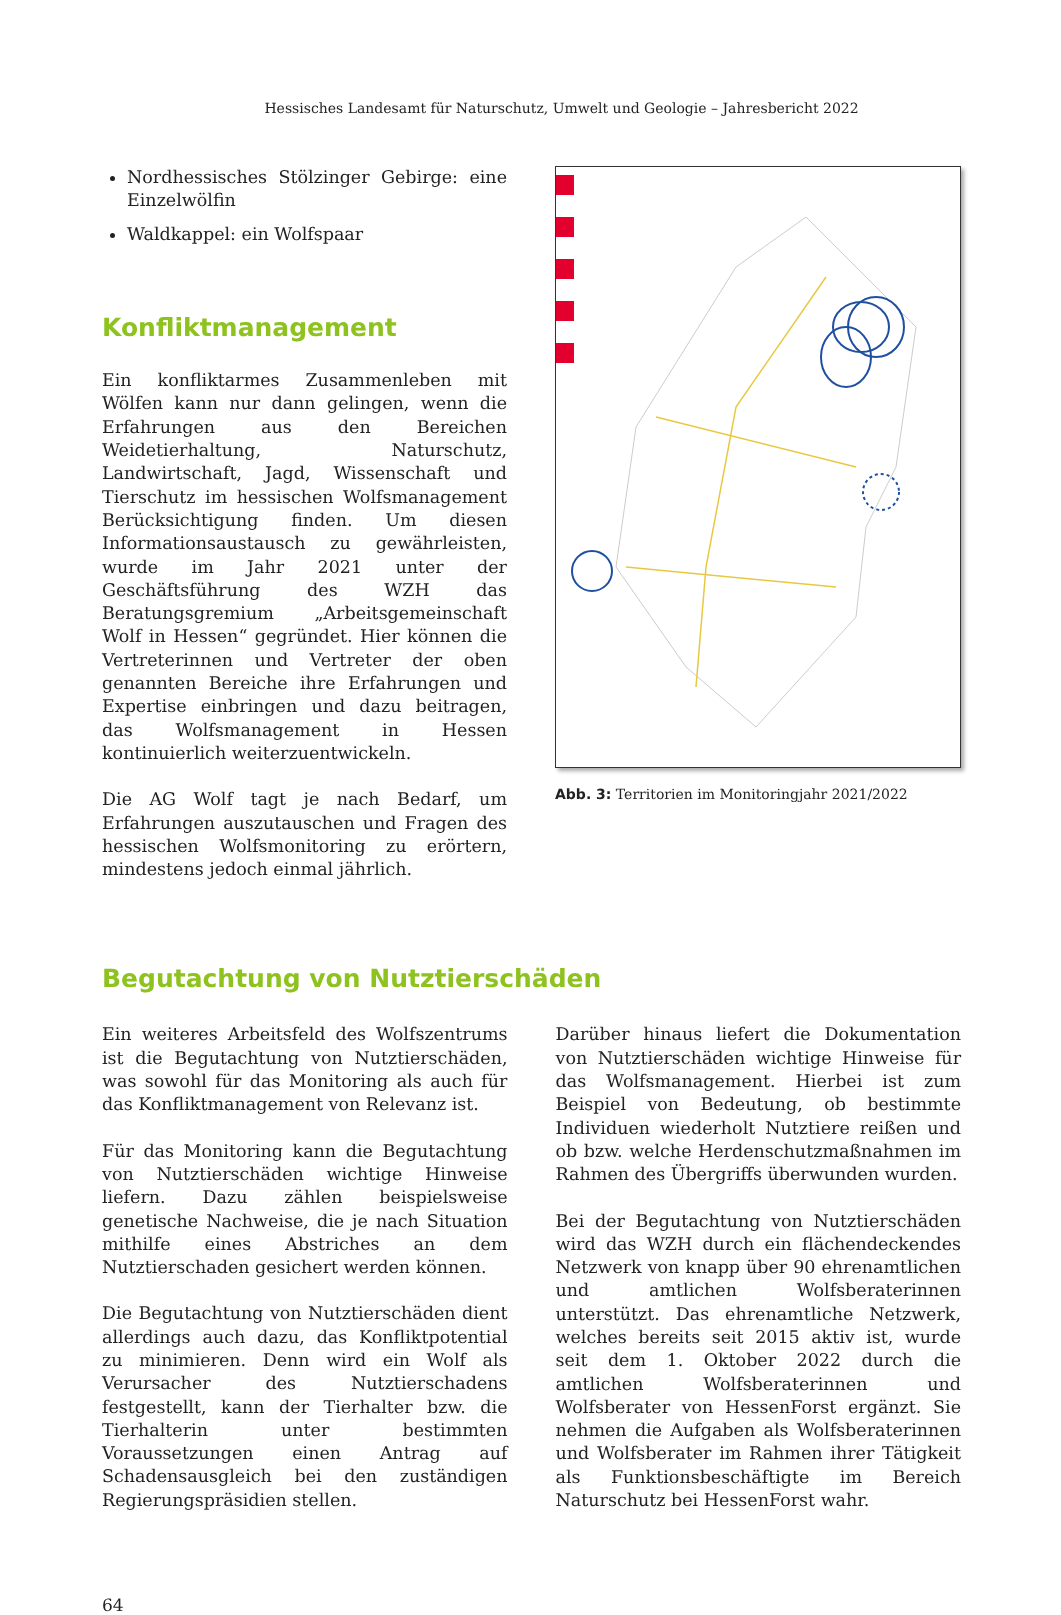Hessisches Landesamt für Naturschutz, Umwelt und Geologie – Jahresbericht 2022
Nordhessisches Stölzinger Gebirge: eine Einzelwölfin
Waldkappel: ein Wolfspaar
Konfliktmanagement
Ein konfliktarmes Zusammenleben mit Wölfen kann nur dann gelingen, wenn die Erfahrungen aus den Bereichen Weidetierhaltung, Naturschutz, Landwirtschaft, Jagd, Wissenschaft und Tierschutz im hessischen Wolfsmanagement Berücksichtigung finden. Um diesen Informationsaustausch zu gewährleisten, wurde im Jahr 2021 unter der Geschäftsführung des WZH das Beratungsgremium „Arbeitsgemeinschaft Wolf in Hessen“ gegründet. Hier können die Vertreterinnen und Vertreter der oben genannten Bereiche ihre Erfahrungen und Expertise einbringen und dazu beitragen, das Wolfsmanagement in Hessen kontinuierlich weiterzuentwickeln.
Die AG Wolf tagt je nach Bedarf, um Erfahrungen auszutauschen und Fragen des hessischen Wolfsmonitoring zu erörtern, mindestens jedoch einmal jährlich.
Abb. 3: Territorien im Monitoringjahr 2021/2022
Begutachtung von Nutztierschäden
Ein weiteres Arbeitsfeld des Wolfszentrums ist die Begutachtung von Nutztierschäden, was sowohl für das Monitoring als auch für das Konfliktmanagement von Relevanz ist.
Für das Monitoring kann die Begutachtung von Nutztierschäden wichtige Hinweise liefern. Dazu zählen beispielsweise genetische Nachweise, die je nach Situation mithilfe eines Abstriches an dem Nutztierschaden gesichert werden können.
Die Begutachtung von Nutztierschäden dient allerdings auch dazu, das Konfliktpotential zu minimieren. Denn wird ein Wolf als Verursacher des Nutztierschadens festgestellt, kann der Tierhalter bzw. die Tierhalterin unter bestimmten Voraussetzungen einen Antrag auf Schadensausgleich bei den zuständigen Regierungspräsidien stellen.
Darüber hinaus liefert die Dokumentation von Nutztierschäden wichtige Hinweise für das Wolfsmanagement. Hierbei ist zum Beispiel von Bedeutung, ob bestimmte Individuen wiederholt Nutztiere reißen und ob bzw. welche Herdenschutzmaßnahmen im Rahmen des Übergriffs überwunden wurden.
Bei der Begutachtung von Nutztierschäden wird das WZH durch ein flächendeckendes Netzwerk von knapp über 90 ehrenamtlichen und amtlichen Wolfsberaterinnen unterstützt. Das ehrenamtliche Netzwerk, welches bereits seit 2015 aktiv ist, wurde seit dem 1. Oktober 2022 durch die amtlichen Wolfsberaterinnen und Wolfsberater von HessenForst ergänzt. Sie nehmen die Aufgaben als Wolfsberaterinnen und Wolfsberater im Rahmen ihrer Tätigkeit als Funktionsbeschäftigte im Bereich Naturschutz bei HessenForst wahr.
64